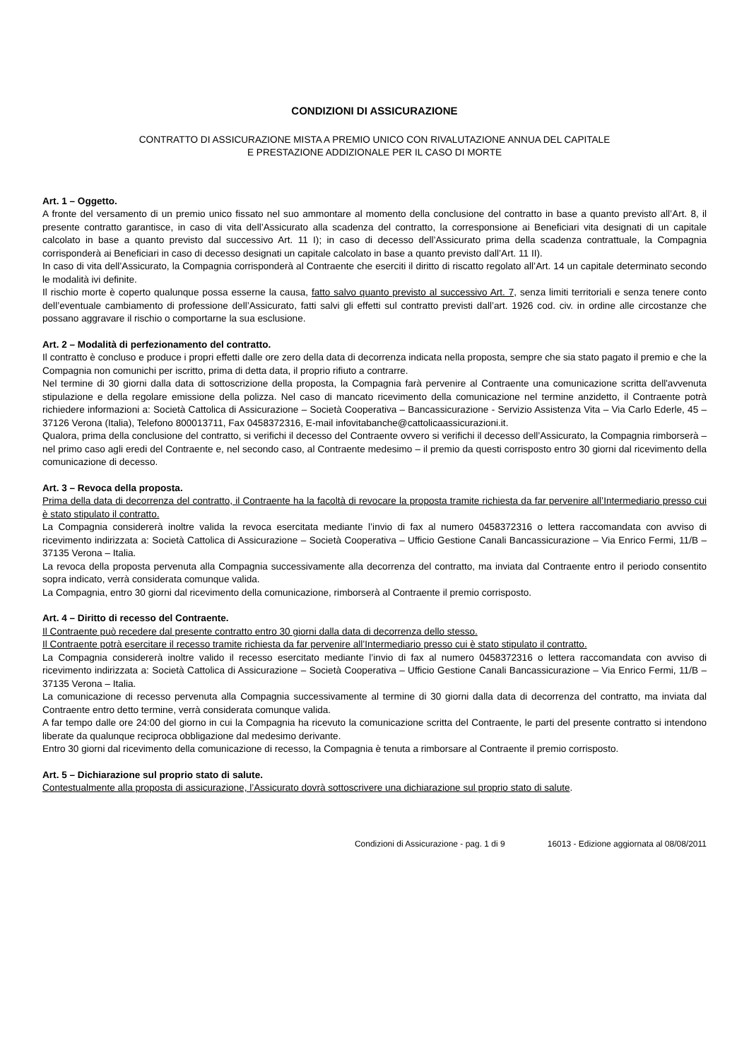CONDIZIONI DI ASSICURAZIONE
CONTRATTO DI ASSICURAZIONE MISTA A PREMIO UNICO CON RIVALUTAZIONE ANNUA DEL CAPITALE
E PRESTAZIONE ADDIZIONALE PER IL CASO DI MORTE
Art. 1 – Oggetto.
A fronte del versamento di un premio unico fissato nel suo ammontare al momento della conclusione del contratto in base a quanto previsto all’Art. 8, il presente contratto garantisce, in caso di vita dell’Assicurato alla scadenza del contratto, la corresponsione ai Beneficiari vita designati di un capitale calcolato in base a quanto previsto dal successivo Art. 11 I); in caso di decesso dell’Assicurato prima della scadenza contrattuale, la Compagnia corrisponderà ai Beneficiari in caso di decesso designati un capitale calcolato in base a quanto previsto dall’Art. 11 II).
In caso di vita dell’Assicurato, la Compagnia corrisponderà al Contraente che eserciti il diritto di riscatto regolato all’Art. 14 un capitale determinato secondo le modalità ivi definite.
Il rischio morte è coperto qualunque possa esserne la causa, fatto salvo quanto previsto al successivo Art. 7, senza limiti territoriali e senza tenere conto dell’eventuale cambiamento di professione dell’Assicurato, fatti salvi gli effetti sul contratto previsti dall’art. 1926 cod. civ. in ordine alle circostanze che possano aggravare il rischio o comportarne la sua esclusione.
Art. 2 – Modalità di perfezionamento del contratto.
Il contratto è concluso e produce i propri effetti dalle ore zero della data di decorrenza indicata nella proposta, sempre che sia stato pagato il premio e che la Compagnia non comunichi per iscritto, prima di detta data, il proprio rifiuto a contrarre.
Nel termine di 30 giorni dalla data di sottoscrizione della proposta, la Compagnia farà pervenire al Contraente una comunicazione scritta dell'avvenuta stipulazione e della regolare emissione della polizza. Nel caso di mancato ricevimento della comunicazione nel termine anzidetto, il Contraente potrà richiedere informazioni a: Società Cattolica di Assicurazione – Società Cooperativa – Bancassicurazione - Servizio Assistenza Vita – Via Carlo Ederle, 45 – 37126 Verona (Italia), Telefono 800013711, Fax 0458372316, E-mail infovitabanche@cattolicaassicurazioni.it.
Qualora, prima della conclusione del contratto, si verifichi il decesso del Contraente ovvero si verifichi il decesso dell’Assicurato, la Compagnia rimborserà – nel primo caso agli eredi del Contraente e, nel secondo caso, al Contraente medesimo – il premio da questi corrisposto entro 30 giorni dal ricevimento della comunicazione di decesso.
Art. 3 – Revoca della proposta.
Prima della data di decorrenza del contratto, il Contraente ha la facoltà di revocare la proposta tramite richiesta da far pervenire all’Intermediario presso cui è stato stipulato il contratto.
La Compagnia considererà inoltre valida la revoca esercitata mediante l’invio di fax al numero 0458372316 o lettera raccomandata con avviso di ricevimento indirizzata a: Società Cattolica di Assicurazione – Società Cooperativa – Ufficio Gestione Canali Bancassicurazione – Via Enrico Fermi, 11/B – 37135 Verona – Italia.
La revoca della proposta pervenuta alla Compagnia successivamente alla decorrenza del contratto, ma inviata dal Contraente entro il periodo consentito sopra indicato, verrà considerata comunque valida.
La Compagnia, entro 30 giorni dal ricevimento della comunicazione, rimborserà al Contraente il premio corrisposto.
Art. 4 – Diritto di recesso del Contraente.
Il Contraente può recedere dal presente contratto entro 30 giorni dalla data di decorrenza dello stesso.
Il Contraente potrà esercitare il recesso tramite richiesta da far pervenire all’Intermediario presso cui è stato stipulato il contratto.
La Compagnia considererà inoltre valido il recesso esercitato mediante l’invio di fax al numero 0458372316 o lettera raccomandata con avviso di ricevimento indirizzata a: Società Cattolica di Assicurazione – Società Cooperativa – Ufficio Gestione Canali Bancassicurazione – Via Enrico Fermi, 11/B – 37135 Verona – Italia.
La comunicazione di recesso pervenuta alla Compagnia successivamente al termine di 30 giorni dalla data di decorrenza del contratto, ma inviata dal Contraente entro detto termine, verrà considerata comunque valida.
A far tempo dalle ore 24:00 del giorno in cui la Compagnia ha ricevuto la comunicazione scritta del Contraente, le parti del presente contratto si intendono liberate da qualunque reciproca obbligazione dal medesimo derivante.
Entro 30 giorni dal ricevimento della comunicazione di recesso, la Compagnia è tenuta a rimborsare al Contraente il premio corrisposto.
Art. 5 – Dichiarazione sul proprio stato di salute.
Contestualmente alla proposta di assicurazione, l’Assicurato dovrà sottoscrivere una dichiarazione sul proprio stato di salute.
Condizioni di Assicurazione - pag. 1 di 9 16013 - Edizione aggiornata al 08/08/2011